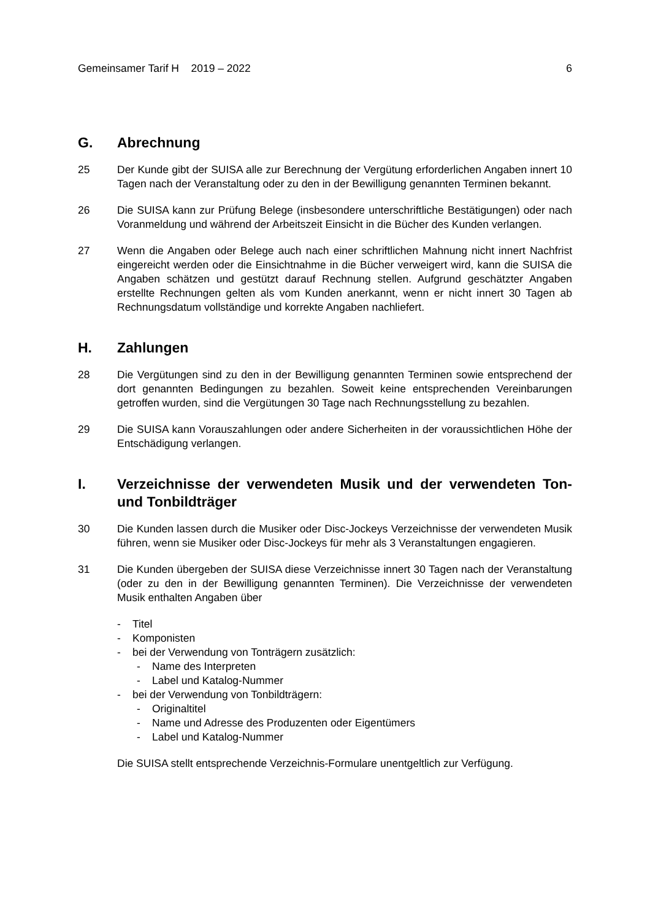Gemeinsamer Tarif H 2019 – 2022 6
G. Abrechnung
25 Der Kunde gibt der SUISA alle zur Berechnung der Vergütung erforderlichen Angaben innert 10 Tagen nach der Veranstaltung oder zu den in der Bewilligung genannten Terminen bekannt.
26 Die SUISA kann zur Prüfung Belege (insbesondere unterschriftliche Bestätigungen) oder nach Voranmeldung und während der Arbeitszeit Einsicht in die Bücher des Kunden verlangen.
27 Wenn die Angaben oder Belege auch nach einer schriftlichen Mahnung nicht innert Nachfrist eingereicht werden oder die Einsichtnahme in die Bücher verweigert wird, kann die SUISA die Angaben schätzen und gestützt darauf Rechnung stellen. Aufgrund geschätzter Angaben erstellte Rechnungen gelten als vom Kunden anerkannt, wenn er nicht innert 30 Tagen ab Rechnungsdatum vollständige und korrekte Angaben nachliefert.
H. Zahlungen
28 Die Vergütungen sind zu den in der Bewilligung genannten Terminen sowie entsprechend der dort genannten Bedingungen zu bezahlen. Soweit keine entsprechenden Vereinbarungen getroffen wurden, sind die Vergütungen 30 Tage nach Rechnungsstellung zu bezahlen.
29 Die SUISA kann Vorauszahlungen oder andere Sicherheiten in der voraussichtlichen Höhe der Entschädigung verlangen.
I. Verzeichnisse der verwendeten Musik und der verwendeten Ton- und Tonbildträger
30 Die Kunden lassen durch die Musiker oder Disc-Jockeys Verzeichnisse der verwendeten Musik führen, wenn sie Musiker oder Disc-Jockeys für mehr als 3 Veranstaltungen engagieren.
31 Die Kunden übergeben der SUISA diese Verzeichnisse innert 30 Tagen nach der Veranstaltung (oder zu den in der Bewilligung genannten Terminen). Die Verzeichnisse der verwendeten Musik enthalten Angaben über
- Titel
- Komponisten
- bei der Verwendung von Tonträgern zusätzlich:
- Name des Interpreten
- Label und Katalog-Nummer
- bei der Verwendung von Tonbildträgern:
- Originaltitel
- Name und Adresse des Produzenten oder Eigentümers
- Label und Katalog-Nummer
Die SUISA stellt entsprechende Verzeichnis-Formulare unentgeltlich zur Verfügung.